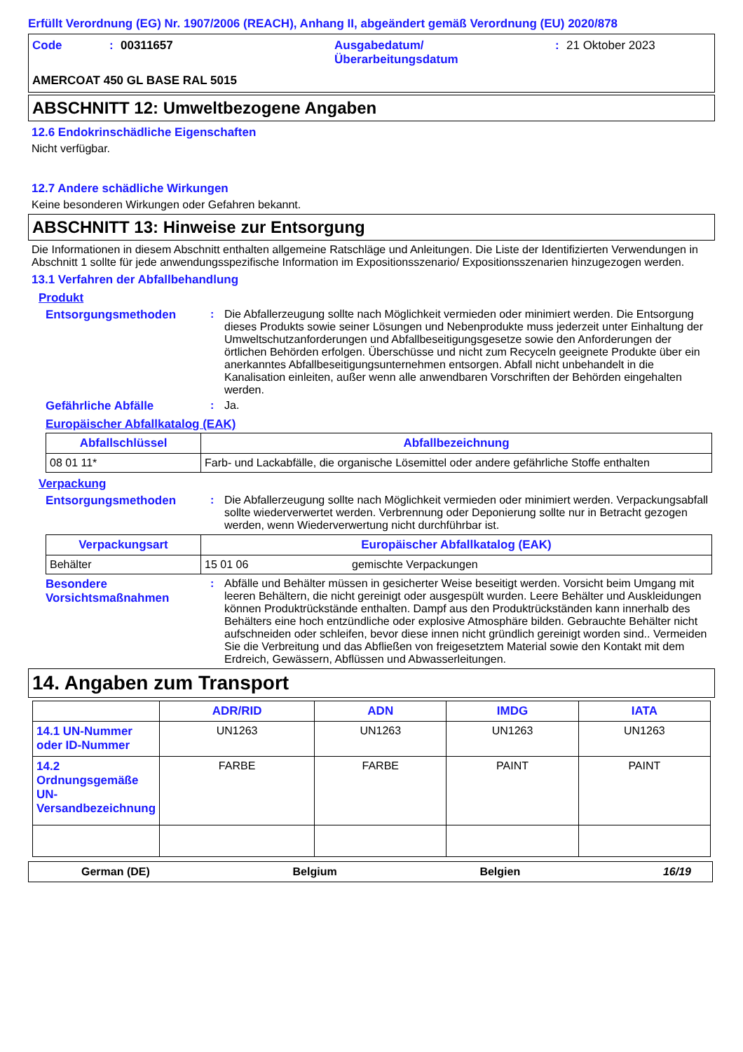Erfüllt Verordnung (EG) Nr. 1907/2006 (REACH), Anhang II, abgeändert gemäß Verordnung (EU) 2020/878
Code: 00311657 Ausgabedatum/
Überarbeitungsdatum: 21 Oktober 2023
AMERCOAT 450 GL BASE RAL 5015
ABSCHNITT 12: Umweltbezogene Angaben
12.6 Endokrinschädliche Eigenschaften
Nicht verfügbar.
12.7 Andere schädliche Wirkungen
Keine besonderen Wirkungen oder Gefahren bekannt.
ABSCHNITT 13: Hinweise zur Entsorgung
Die Informationen in diesem Abschnitt enthalten allgemeine Ratschläge und Anleitungen. Die Liste der Identifizierten Verwendungen in Abschnitt 1 sollte für jede anwendungsspezifische Information im Expositionsszenario/ Expositionsszenarien hinzugezogen werden.
13.1 Verfahren der Abfallbehandlung
Produkt
Entsorgungsmethoden: Die Abfallerzeugung sollte nach Möglichkeit vermieden oder minimiert werden. Die Entsorgung dieses Produkts sowie seiner Lösungen und Nebenprodukte muss jederzeit unter Einhaltung der Umweltschutzanforderungen und Abfallbeseitigungsgesetze sowie den Anforderungen der örtlichen Behörden erfolgen. Überschüsse und nicht zum Recyceln geeignete Produkte über ein anerkanntes Abfallbeseitigungsunternehmen entsorgen. Abfall nicht unbehandelt in die Kanalisation einleiten, außer wenn alle anwendbaren Vorschriften der Behörden eingehalten werden.
Gefährliche Abfälle: Ja.
Europäischer Abfallkatalog (EAK)
| Abfallschlüssel | Abfallbezeichnung |
| --- | --- |
| 08 01 11* | Farb- und Lackabfälle, die organische Lösemittel oder andere gefährliche Stoffe enthalten |
Verpackung
Entsorgungsmethoden: Die Abfallerzeugung sollte nach Möglichkeit vermieden oder minimiert werden. Verpackungsabfall sollte wiederverwertet werden. Verbrennung oder Deponierung sollte nur in Betracht gezogen werden, wenn Wiederverwertung nicht durchführbar ist.
| Verpackungsart | Europäischer Abfallkatalog (EAK) | |
| --- | --- | --- |
| Behälter | 15 01 06 | gemischte Verpackungen |
Besondere Vorsichtsmaßnahmen: Abfälle und Behälter müssen in gesicherter Weise beseitigt werden. Vorsicht beim Umgang mit leeren Behältern, die nicht gereinigt oder ausgespült wurden. Leere Behälter und Auskleidungen können Produktrückstände enthalten. Dampf aus den Produktrückständen kann innerhalb des Behälters eine hoch entzündliche oder explosive Atmosphäre bilden. Gebrauchte Behälter nicht aufschneiden oder schleifen, bevor diese innen nicht gründlich gereinigt worden sind.. Vermeiden Sie die Verbreitung und das Abfließen von freigesetztem Material sowie den Kontakt mit dem Erdreich, Gewässern, Abflüssen und Abwasserleitungen.
14. Angaben zum Transport
| | ADR/RID | ADN | IMDG | IATA |
| --- | --- | --- | --- | --- |
| 14.1 UN-Nummer oder ID-Nummer | UN1263 | UN1263 | UN1263 | UN1263 |
| 14.2 Ordnungsgemäße UN-Versandbezeichnung | FARBE | FARBE | PAINT | PAINT |
German (DE) Belgium Belgien 16/19